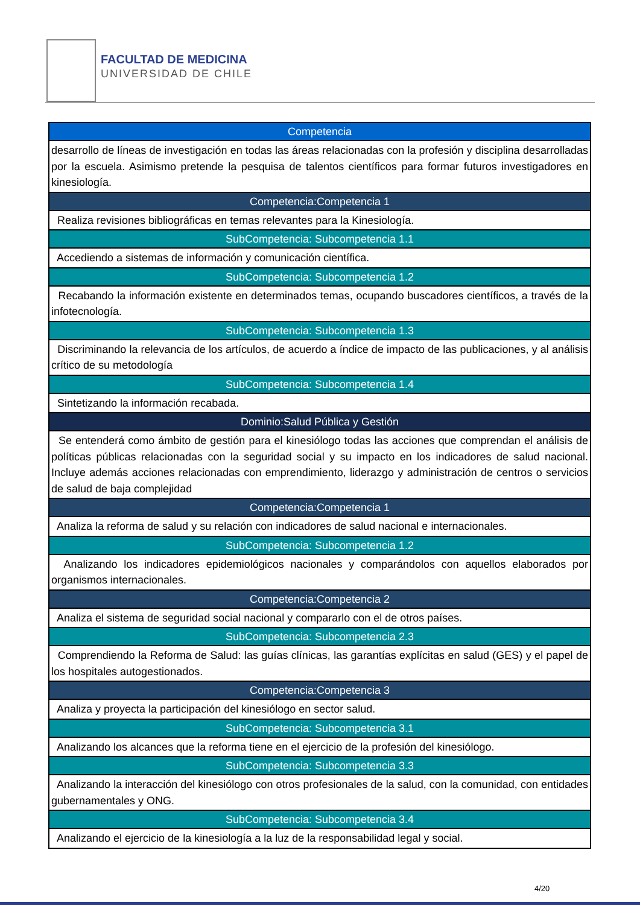FACULTAD DE MEDICINA
UNIVERSIDAD DE CHILE
| Competencia |
| --- |
| desarrollo de líneas de investigación en todas las áreas relacionadas con la profesión y disciplina desarrolladas por la escuela. Asimismo pretende la pesquisa de talentos científicos para formar futuros investigadores en kinesiología. |
| Competencia:Competencia 1 |
| Realiza revisiones bibliográficas en temas relevantes para la Kinesiología. |
| SubCompetencia: Subcompetencia 1.1 |
| Accediendo a sistemas de información y comunicación científica. |
| SubCompetencia: Subcompetencia 1.2 |
| Recabando la información existente en determinados temas, ocupando buscadores científicos, a través de la infotecnología. |
| SubCompetencia: Subcompetencia 1.3 |
| Discriminando la relevancia de los artículos, de acuerdo a índice de impacto de las publicaciones, y al análisis crítico de su metodología |
| SubCompetencia: Subcompetencia 1.4 |
| Sintetizando la información recabada. |
| Dominio:Salud Pública y Gestión |
| Se entenderá como ámbito de gestión para el kinesiólogo todas las acciones que comprendan el análisis de políticas públicas relacionadas con la seguridad social y su impacto en los indicadores de salud nacional. Incluye además acciones relacionadas con emprendimiento, liderazgo y administración de centros o servicios de salud de baja complejidad |
| Competencia:Competencia 1 |
| Analiza la reforma de salud y su relación con indicadores de salud nacional e internacionales. |
| SubCompetencia: Subcompetencia 1.2 |
| Analizando los indicadores epidemiológicos nacionales y comparándolos con aquellos elaborados por organismos internacionales. |
| Competencia:Competencia 2 |
| Analiza el sistema de seguridad social nacional y compararlo con el de otros países. |
| SubCompetencia: Subcompetencia 2.3 |
| Comprendiendo la Reforma de Salud: las guías clínicas, las garantías explícitas en salud (GES) y el papel de los hospitales autogestionados. |
| Competencia:Competencia 3 |
| Analiza y proyecta la participación del kinesiólogo en sector salud. |
| SubCompetencia: Subcompetencia 3.1 |
| Analizando los alcances que la reforma tiene en el ejercicio de la profesión del kinesiólogo. |
| SubCompetencia: Subcompetencia 3.3 |
| Analizando la interacción del kinesiólogo con otros profesionales de la salud, con la comunidad, con entidades gubernamentales y ONG. |
| SubCompetencia: Subcompetencia 3.4 |
| Analizando el ejercicio de la kinesiología a la luz de la responsabilidad legal y social. |
4/20